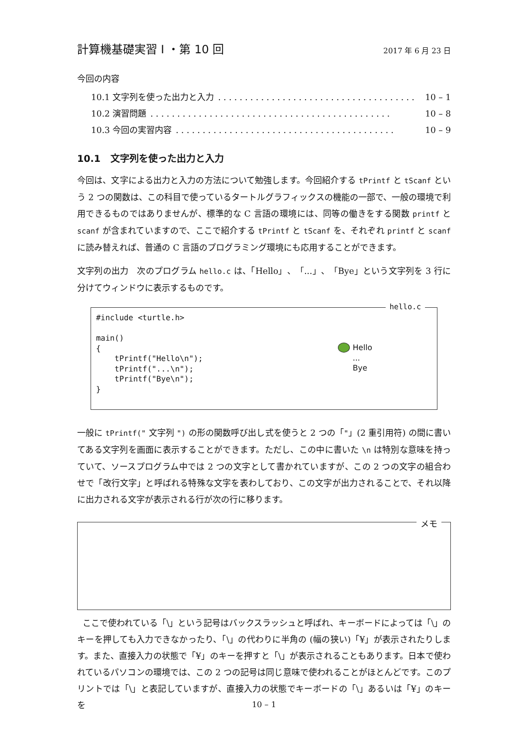計算機基礎実習 I ・第 10 回
2017 年 6 月 23 日
今回の内容
10.1 文字列を使った出力と入力. . . . . . . . . . . . . . . . . . . . . . . . . . . . . . . . . . . . . 10 – 1
10.2 演習問題. . . . . . . . . . . . . . . . . . . . . . . . . . . . . . . . . . . . . . . . . . . . . 10 – 8
10.3 今回の実習内容. . . . . . . . . . . . . . . . . . . . . . . . . . . . . . . . . . . . . . . . . 10 – 9
10.1 文字列を使った出力と入力
今回は、文字による出力と入力の方法について勉強します。今回紹介する tPrintf と tScanf という 2 つの関数は、この科目で使っているタートルグラフィックスの機能の一部で、一般の環境で利用できるものではありませんが、標準的な C 言語の環境には、同等の働きをする関数 printf と scanf が含まれていますので、ここで紹介する tPrintf と tScanf を、それぞれ printf と scanf に読み替えれば、普通の C 言語のプログラミング環境にも応用することができます。
文字列の出力 次のプログラム hello.c は、「Hello」、「...」、「Bye」という文字列を 3 行に分けてウィンドウに表示するものです。
hello.c
#include <turtle.h>

main()
{
    tPrintf("Hello\n");
    tPrintf("...\n");
    tPrintf("Bye\n");
}
Hello
...
Bye
一般に tPrintf(" 文字列 ") の形の関数呼び出し式を使うと 2 つの「"」(2 重引用符) の間に書いてある文字列を画面に表示することができます。ただし、この中に書いた \n は特別な意味を持っていて、ソースプログラム中では 2 つの文字として書かれていますが、この 2 つの文字の組合わせで「改行文字」と呼ばれる特殊な文字を表わしており、この文字が出力されることで、それ以降に出力される文字が表示される行が次の行に移ります。
メモ
ここで使われている「\」という記号はバックスラッシュと呼ばれ、キーボードによっては「\」のキーを押しても入力できなかったり、「\」の代わりに半角の (幅の狭い)「¥」が表示されたりします。また、直接入力の状態で「¥」のキーを押すと「\」が表示されることもあります。日本で使われているパソコンの環境では、この 2 つの記号は同じ意味で使われることがほとんどです。このプリントでは「\」と表記していますが、直接入力の状態でキーボードの「\」あるいは「¥」のキーを
10 – 1